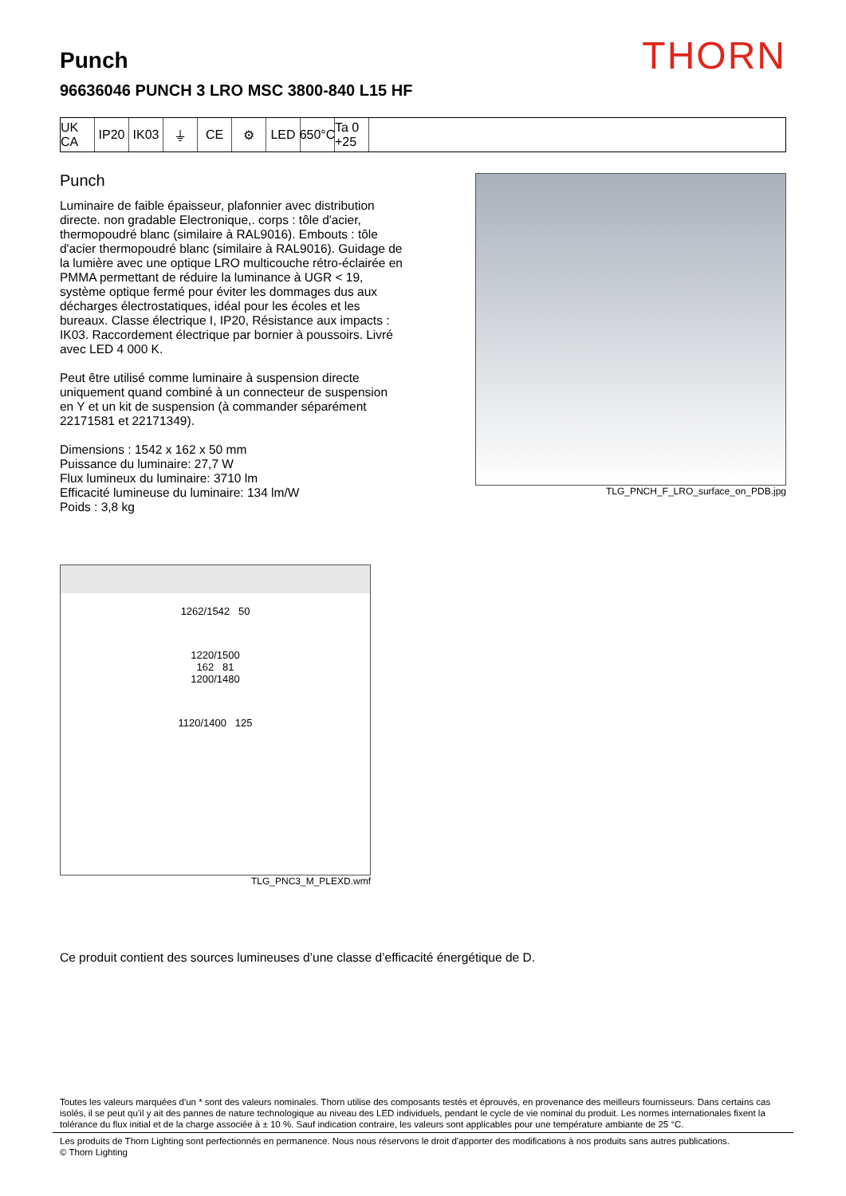THORN
Punch
96636046 PUNCH 3 LRO MSC 3800-840 L15 HF
UK CA
IP20 IK03 ⏚ CE ⚙ LED 650°C
Ta 0 +25
Punch
Luminaire de faible épaisseur, plafonnier avec distribution directe. non gradable Electronique,. corps : tôle d'acier, thermopoudré blanc (similaire à RAL9016). Embouts : tôle d'acier thermopoudré blanc (similaire à RAL9016). Guidage de la lumière avec une optique LRO multicouche rétro-éclairée en PMMA permettant de réduire la luminance à UGR < 19, système optique fermé pour éviter les dommages dus aux décharges électrostatiques, idéal pour les écoles et les bureaux. Classe électrique I, IP20, Résistance aux impacts : IK03. Raccordement électrique par bornier à poussoirs. Livré avec LED 4 000 K.
Peut être utilisé comme luminaire à suspension directe uniquement quand combiné à un connecteur de suspension en Y et un kit de suspension (à commander séparément 22171581 et 22171349).
Dimensions : 1542 x 162 x 50 mm
Puissance du luminaire: 27,7 W
Flux lumineux du luminaire: 3710 lm
Efficacité lumineuse du luminaire: 134 lm/W
Poids : 3,8 kg
TLG_PNCH_F_LRO_surface_on_PDB.jpg
1262/1542 50
1220/1500
162 81
1200/1480
1120/1400 125
TLG_PNC3_M_PLEXD.wmf
Ce produit contient des sources lumineuses d’une classe d’efficacité énergétique de D.
Toutes les valeurs marquées d'un * sont des valeurs nominales. Thorn utilise des composants testés et éprouvés, en provenance des meilleurs fournisseurs. Dans certains cas isolés, il se peut qu’il y ait des pannes de nature technologique au niveau des LED individuels, pendant le cycle de vie nominal du produit. Les normes internationales fixent la tolérance du flux initial et de la charge associée à ± 10 %. Sauf indication contraire, les valeurs sont applicables pour une température ambiante de 25 °C.
Les produits de Thorn Lighting sont perfectionnés en permanence. Nous nous réservons le droit d'apporter des modifications à nos produits sans autres publications.
© Thorn Lighting